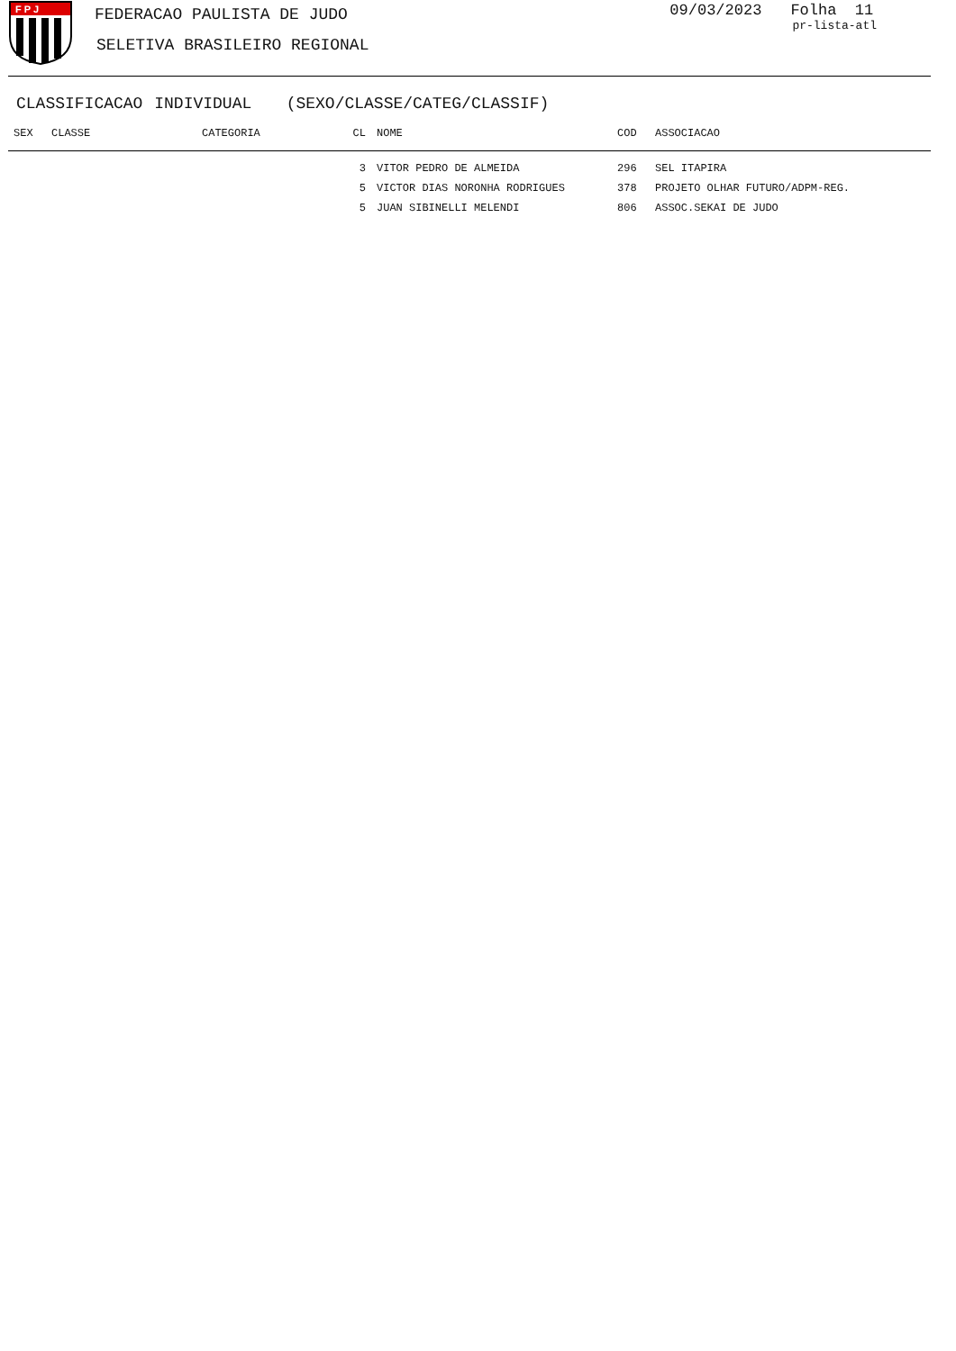F P J
FEDERACAO PAULISTA DE JUDO
SELETIVA BRASILEIRO REGIONAL
09/03/2023 Folha 11
pr-lista-atl
CLASSIFICACAO INDIVIDUAL (SEXO/CLASSE/CATEG/CLASSIF)
| SEX | CLASSE | CATEGORIA | CL | NOME | COD | ASSOCIACAO |
| --- | --- | --- | --- | --- | --- | --- |
| | | | 3 | VITOR PEDRO DE ALMEIDA | 296 | SEL ITAPIRA |
| | | | 5 | VICTOR DIAS NORONHA RODRIGUES | 378 | PROJETO OLHAR FUTURO/ADPM-REG. |
| | | | 5 | JUAN SIBINELLI MELENDI | 806 | ASSOC.SEKAI DE JUDO |